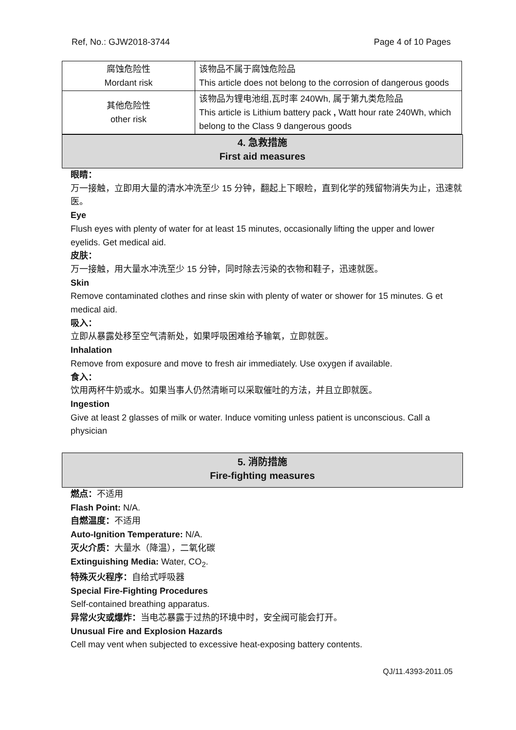Ref, No.: GJW2018-3744 Page 4 of 10 Pages
| 腐蚀危险性 Mordant risk | 该物品不属于腐蚀危险品 This article does not belong to the corrosion of dangerous goods |
| 其他危险性 other risk | 该物品为锂电池组,瓦时率 240Wh, 属于第九类危险品 This article is Lithium battery pack , Watt hour rate 240Wh, which belong to the Class 9 dangerous goods |
4. 急救措施
First aid measures
眼睛：
万一接触，立即用大量的清水冲洗至少 15 分钟，翻起上下眼睑，直到化学的残留物消失为止，迅速就医。
Eye
Flush eyes with plenty of water for at least 15 minutes, occasionally lifting the upper and lower eyelids. Get medical aid.
皮肤：
万一接触，用大量水冲洗至少 15 分钟，同时除去污染的衣物和鞋子，迅速就医。
Skin
Remove contaminated clothes and rinse skin with plenty of water or shower for 15 minutes. G et medical aid.
吸入：
立即从暴露处移至空气清新处，如果呼吸困难给予输氧，立即就医。
Inhalation
Remove from exposure and move to fresh air immediately. Use oxygen if available.
食入：
饮用两杯牛奶或水。如果当事人仍然清晰可以采取催吐的方法，并且立即就医。
Ingestion
Give at least 2 glasses of milk or water. Induce vomiting unless patient is unconscious. Call a physician
5. 消防措施
Fire-fighting measures
燃点：不适用
Flash Point: N/A.
自燃温度：不适用
Auto-Ignition Temperature: N/A.
灭火介质：大量水（降温），二氧化碳
Extinguishing Media: Water, CO<sub>2</sub>.
特殊灭火程序：自给式呼吸器
Special Fire-Fighting Procedures
Self-contained breathing apparatus.
异常火灾或爆炸：当电芯暴露于过热的环境中时，安全阀可能会打开。
Unusual Fire and Explosion Hazards
Cell may vent when subjected to excessive heat-exposing battery contents.
QJ/11.4393-2011.05